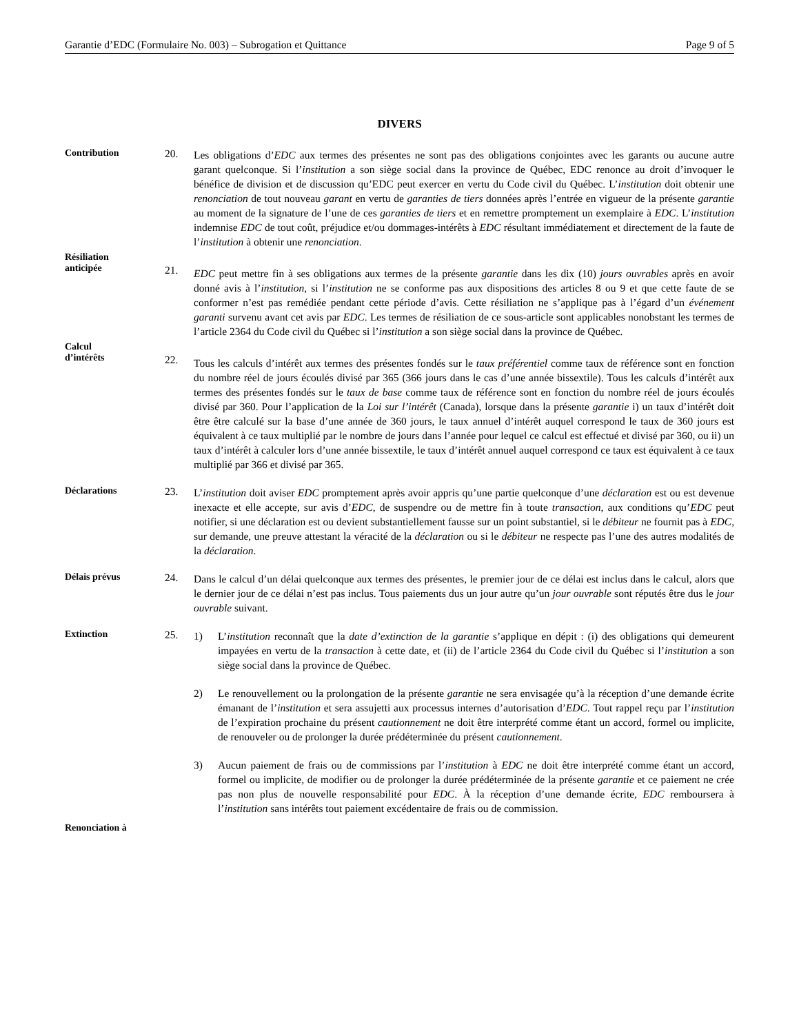Garantie d’EDC (Formulaire No. 003) – Subrogation et Quittance Page 9 of 5
DIVERS
Contribution 20.
Les obligations d’EDC aux termes des présentes ne sont pas des obligations conjointes avec les garants ou aucune autre garant quelconque. Si l’institution a son siège social dans la province de Québec, EDC renonce au droit d’invoquer le bénéfice de division et de discussion qu’EDC peut exercer en vertu du Code civil du Québec. L’institution doit obtenir une renonciation de tout nouveau garant en vertu de garanties de tiers données après l’entrée en vigueur de la présente garantie au moment de la signature de l’une de ces garanties de tiers et en remettre promptement un exemplaire à EDC. L’institution indemnise EDC de tout coût, préjudice et/ou dommages-intérêts à EDC résultant immédiatement et directement de la faute de l’institution à obtenir une renonciation.
Résiliation
anticipée
21.
EDC peut mettre fin à ses obligations aux termes de la présente garantie dans les dix (10) jours ouvrables après en avoir donné avis à l’institution, si l’institution ne se conforme pas aux dispositions des articles 8 ou 9 et que cette faute de se conformer n’est pas remédiée pendant cette période d’avis. Cette résiliation ne s’applique pas à l’égard d’un événement garanti survenu avant cet avis par EDC. Les termes de résiliation de ce sous-article sont applicables nonobstant les termes de l’article 2364 du Code civil du Québec si l’institution a son siège social dans la province de Québec.
Calcul
d’intérêts
22.
Tous les calculs d’intérêt aux termes des présentes fondés sur le taux préférentiel comme taux de référence sont en fonction du nombre réel de jours écoulés divisé par 365 (366 jours dans le cas d’une année bissextile). Tous les calculs d’intérêt aux termes des présentes fondés sur le taux de base comme taux de référence sont en fonction du nombre réel de jours écoulés divisé par 360. Pour l’application de la Loi sur l’intérêt (Canada), lorsque dans la présente garantie i) un taux d’intérêt doit être être calculé sur la base d’une année de 360 jours, le taux annuel d’intérêt auquel correspond le taux de 360 jours est équivalent à ce taux multiplié par le nombre de jours dans l’année pour lequel ce calcul est effectué et divisé par 360, ou ii) un taux d’intérêt à calculer lors d’une année bissextile, le taux d’intérêt annuel auquel correspond ce taux est équivalent à ce taux multiplié par 366 et divisé par 365.
Déclarations 23.
L’institution doit aviser EDC promptement après avoir appris qu’une partie quelconque d’une déclaration est ou est devenue inexacte et elle accepte, sur avis d’EDC, de suspendre ou de mettre fin à toute transaction, aux conditions qu’EDC peut notifier, si une déclaration est ou devient substantiellement fausse sur un point substantiel, si le débiteur ne fournit pas à EDC, sur demande, une preuve attestant la véracité de la déclaration ou si le débiteur ne respecte pas l’une des autres modalités de la déclaration.
Délais prévus 24.
Dans le calcul d’un délai quelconque aux termes des présentes, le premier jour de ce délai est inclus dans le calcul, alors que le dernier jour de ce délai n’est pas inclus. Tous paiements dus un jour autre qu’un jour ouvrable sont réputés être dus le jour ouvrable suivant.
Extinction 25.
1) L’institution reconnaît que la date d’extinction de la garantie s’applique en dépit : (i) des obligations qui demeurent impayées en vertu de la transaction à cette date, et (ii) de l’article 2364 du Code civil du Québec si l’institution a son siège social dans la province de Québec.
2) Le renouvellement ou la prolongation de la présente garantie ne sera envisagée qu’à la réception d’une demande écrite émanant de l’institution et sera assujetti aux processus internes d’autorisation d’EDC. Tout rappel reçu par l’institution de l’expiration prochaine du présent cautionnement ne doit être interprété comme étant un accord, formel ou implicite, de renouveler ou de prolonger la durée prédéterminée du présent cautionnement.
3) Aucun paiement de frais ou de commissions par l’institution à EDC ne doit être interprété comme étant un accord, formel ou implicite, de modifier ou de prolonger la durée prédéterminée de la présente garantie et ce paiement ne crée pas non plus de nouvelle responsabilité pour EDC. À la réception d’une demande écrite, EDC remboursera à l’institution sans intérêts tout paiement excédentaire de frais ou de commission.
Renonciation à